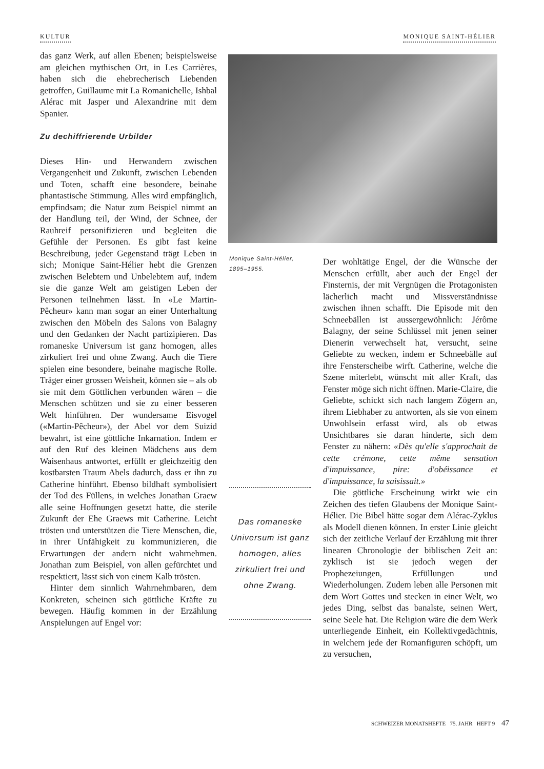KULTUR MONIQUE SAINT-HÉLIER
das ganz Werk, auf allen Ebenen; beispielsweise am gleichen mythischen Ort, in Les Carrières, haben sich die ehebrecherisch Liebenden getroffen, Guillaume mit La Romanichelle, Ishbal Alérac mit Jasper und Alexandrine mit dem Spanier.
Zu dechiffrierende Urbilder
Dieses Hin- und Herwandern zwischen Vergangenheit und Zukunft, zwischen Lebenden und Toten, schafft eine besondere, beinahe phantastische Stimmung. Alles wird empfänglich, empfindsam; die Natur zum Beispiel nimmt an der Handlung teil, der Wind, der Schnee, der Rauhreif personifizieren und begleiten die Gefühle der Personen. Es gibt fast keine Beschreibung, jeder Gegenstand trägt Leben in sich; Monique Saint-Hélier hebt die Grenzen zwischen Belebtem und Unbelebtem auf, indem sie die ganze Welt am geistigen Leben der Personen teilnehmen lässt. In «Le Martin-Pêcheur» kann man sogar an einer Unterhaltung zwischen den Möbeln des Salons von Balagny und den Gedanken der Nacht partizipieren. Das romaneske Universum ist ganz homogen, alles zirkuliert frei und ohne Zwang. Auch die Tiere spielen eine besondere, beinahe magische Rolle. Träger einer grossen Weisheit, können sie – als ob sie mit dem Göttlichen verbunden wären – die Menschen schützen und sie zu einer besseren Welt hinführen. Der wundersame Eisvogel («Martin-Pêcheur»), der Abel vor dem Suizid bewahrt, ist eine göttliche Inkarnation. Indem er auf den Ruf des kleinen Mädchens aus dem Waisenhaus antwortet, erfüllt er gleichzeitig den kostbarsten Traum Abels dadurch, dass er ihn zu Catherine hinführt. Ebenso bildhaft symbolisiert der Tod des Füllens, in welches Jonathan Graew alle seine Hoffnungen gesetzt hatte, die sterile Zukunft der Ehe Graews mit Catherine. Leicht trösten und unterstützen die Tiere Menschen, die, in ihrer Unfähigkeit zu kommunizieren, die Erwartungen der andern nicht wahrnehmen. Jonathan zum Beispiel, von allen gefürchtet und respektiert, lässt sich von einem Kalb trösten.
Hinter dem sinnlich Wahrnehmbaren, dem Konkreten, scheinen sich göttliche Kräfte zu bewegen. Häufig kommen in der Erzählung Anspielungen auf Engel vor:
Monique Saint-Hélier,
1895–1955.
Das romaneske Universum ist ganz homogen, alles zirkuliert frei und ohne Zwang.
Der wohltätige Engel, der die Wünsche der Menschen erfüllt, aber auch der Engel der Finsternis, der mit Vergnügen die Protagonisten lächerlich macht und Missverständnisse zwischen ihnen schafft. Die Episode mit den Schneebällen ist aussergewöhnlich: Jérôme Balagny, der seine Schlüssel mit jenen seiner Dienerin verwechselt hat, versucht, seine Geliebte zu wecken, indem er Schneebälle auf ihre Fensterscheibe wirft. Catherine, welche die Szene miterlebt, wünscht mit aller Kraft, das Fenster möge sich nicht öffnen. Marie-Claire, die Geliebte, schickt sich nach langem Zögern an, ihrem Liebhaber zu antworten, als sie von einem Unwohlsein erfasst wird, als ob etwas Unsichtbares sie daran hinderte, sich dem Fenster zu nähern: «Dès qu'elle s'approchait de cette crémone, cette même sensation d'impuissance, pire: d'obéissance et d'impuissance, la saisissait.»
Die göttliche Erscheinung wirkt wie ein Zeichen des tiefen Glaubens der Monique Saint-Hélier. Die Bibel hätte sogar dem Alérac-Zyklus als Modell dienen können. In erster Linie gleicht sich der zeitliche Verlauf der Erzählung mit ihrer linearen Chronologie der biblischen Zeit an: zyklisch ist sie jedoch wegen der Prophezeiungen, Erfüllungen und Wiederholungen. Zudem leben alle Personen mit dem Wort Gottes und stecken in einer Welt, wo jedes Ding, selbst das banalste, seinen Wert, seine Seele hat. Die Religion wäre die dem Werk unterliegende Einheit, ein Kollektivgedächtnis, in welchem jede der Romanfiguren schöpft, um zu versuchen,
SCHWEIZER MONATSHEFTE 75. JAHR HEFT 9 47